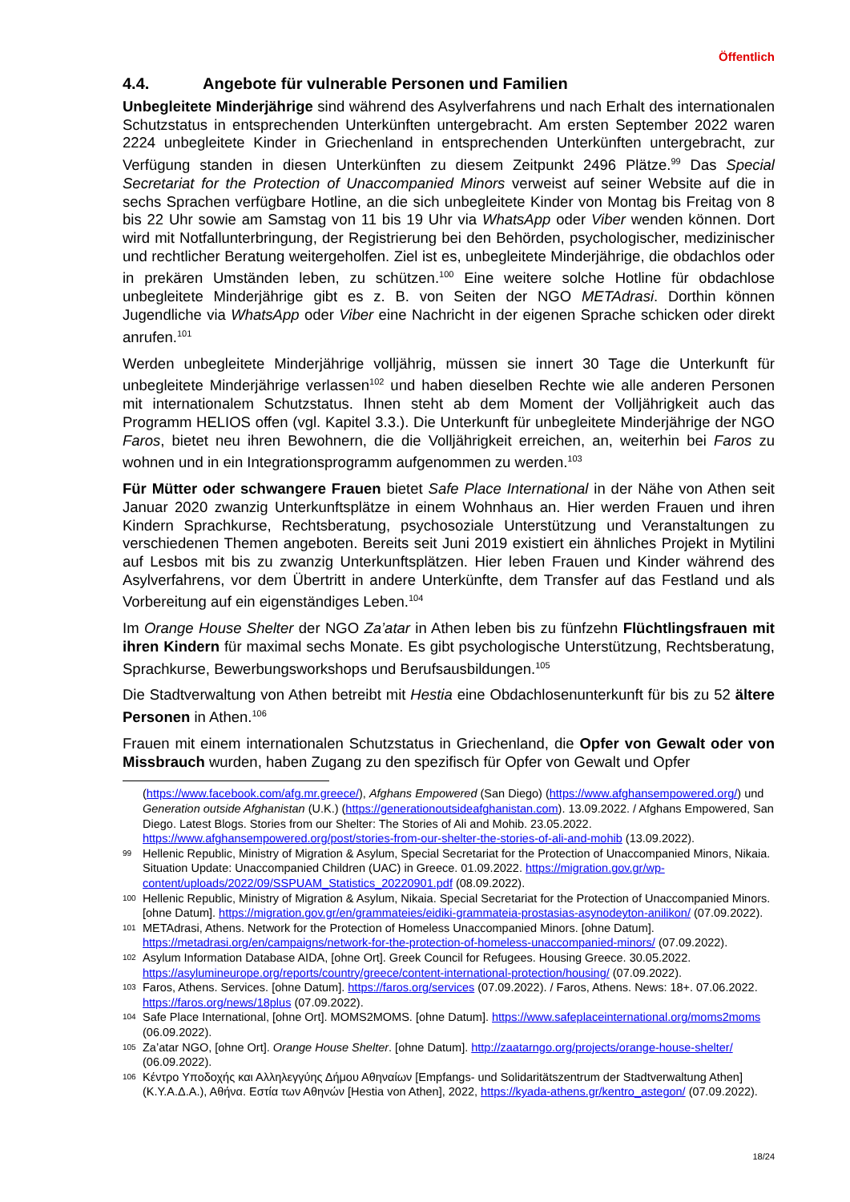Öffentlich
4.4. Angebote für vulnerable Personen und Familien
Unbegleitete Minderjährige sind während des Asylverfahrens und nach Erhalt des internationalen Schutzstatus in entsprechenden Unterkünften untergebracht. Am ersten September 2022 waren 2224 unbegleitete Kinder in Griechenland in entsprechenden Unterkünften untergebracht, zur Verfügung standen in diesen Unterkünften zu diesem Zeitpunkt 2496 Plätze.<sup>99</sup> Das Special Secretariat for the Protection of Unaccompanied Minors verweist auf seiner Website auf die in sechs Sprachen verfügbare Hotline, an die sich unbegleitete Kinder von Montag bis Freitag von 8 bis 22 Uhr sowie am Samstag von 11 bis 19 Uhr via WhatsApp oder Viber wenden können. Dort wird mit Notfallunterbringung, der Registrierung bei den Behörden, psychologischer, medizinischer und rechtlicher Beratung weitergeholfen. Ziel ist es, unbegleitete Minderjährige, die obdachlos oder in prekären Umständen leben, zu schützen.<sup>100</sup> Eine weitere solche Hotline für obdachlose unbegleitete Minderjährige gibt es z. B. von Seiten der NGO METAdrasi. Dorthin können Jugendliche via WhatsApp oder Viber eine Nachricht in der eigenen Sprache schicken oder direkt anrufen.<sup>101</sup>
Werden unbegleitete Minderjährige volljährig, müssen sie innert 30 Tage die Unterkunft für unbegleitete Minderjährige verlassen<sup>102</sup> und haben dieselben Rechte wie alle anderen Personen mit internationalem Schutzstatus. Ihnen steht ab dem Moment der Volljährigkeit auch das Programm HELIOS offen (vgl. Kapitel 3.3.). Die Unterkunft für unbegleitete Minderjährige der NGO Faros, bietet neu ihren Bewohnern, die die Volljährigkeit erreichen, an, weiterhin bei Faros zu wohnen und in ein Integrationsprogramm aufgenommen zu werden.<sup>103</sup>
Für Mütter oder schwangere Frauen bietet Safe Place International in der Nähe von Athen seit Januar 2020 zwanzig Unterkunftsplätze in einem Wohnhaus an. Hier werden Frauen und ihren Kindern Sprachkurse, Rechtsberatung, psychosoziale Unterstützung und Veranstaltungen zu verschiedenen Themen angeboten. Bereits seit Juni 2019 existiert ein ähnliches Projekt in Mytilini auf Lesbos mit bis zu zwanzig Unterkunftsplätzen. Hier leben Frauen und Kinder während des Asylverfahrens, vor dem Übertritt in andere Unterkünfte, dem Transfer auf das Festland und als Vorbereitung auf ein eigenständiges Leben.<sup>104</sup>
Im Orange House Shelter der NGO Za’atar in Athen leben bis zu fünfzehn Flüchtlingsfrauen mit ihren Kindern für maximal sechs Monate. Es gibt psychologische Unterstützung, Rechtsberatung, Sprachkurse, Bewerbungsworkshops und Berufsausbildungen.<sup>105</sup>
Die Stadtverwaltung von Athen betreibt mit Hestia eine Obdachlosenunterkunft für bis zu 52 ältere Personen in Athen.<sup>106</sup>
Frauen mit einem internationalen Schutzstatus in Griechenland, die Opfer von Gewalt oder von Missbrauch wurden, haben Zugang zu den spezifisch für Opfer von Gewalt und Opfer
(https://www.facebook.com/afg.mr.greece/), Afghans Empowered (San Diego) (https://www.afghansempowered.org/) und Generation outside Afghanistan (U.K.) (https://generationoutsideafghanistan.com). 13.09.2022. / Afghans Empowered, San Diego. Latest Blogs. Stories from our Shelter: The Stories of Ali and Mohib. 23.05.2022. https://www.afghansempowered.org/post/stories-from-our-shelter-the-stories-of-ali-and-mohib (13.09.2022).
99 Hellenic Republic, Ministry of Migration & Asylum, Special Secretariat for the Protection of Unaccompanied Minors, Nikaia. Situation Update: Unaccompanied Children (UAC) in Greece. 01.09.2022. https://migration.gov.gr/wp-content/uploads/2022/09/SSPUAM_Statistics_20220901.pdf (08.09.2022).
100 Hellenic Republic, Ministry of Migration & Asylum, Nikaia. Special Secretariat for the Protection of Unaccompanied Minors. [ohne Datum]. https://migration.gov.gr/en/grammateies/eidiki-grammateia-prostasias-asynodeyton-anilikon/ (07.09.2022).
101 METAdrasi, Athens. Network for the Protection of Homeless Unaccompanied Minors. [ohne Datum]. https://metadrasi.org/en/campaigns/network-for-the-protection-of-homeless-unaccompanied-minors/ (07.09.2022).
102 Asylum Information Database AIDA, [ohne Ort]. Greek Council for Refugees. Housing Greece. 30.05.2022. https://asylumineurope.org/reports/country/greece/content-international-protection/housing/ (07.09.2022).
103 Faros, Athens. Services. [ohne Datum]. https://faros.org/services (07.09.2022). / Faros, Athens. News: 18+. 07.06.2022. https://faros.org/news/18plus (07.09.2022).
104 Safe Place International, [ohne Ort]. MOMS2MOMS. [ohne Datum]. https://www.safeplaceinternational.org/moms2moms (06.09.2022).
105 Za’atar NGO, [ohne Ort]. Orange House Shelter. [ohne Datum]. http://zaatarngo.org/projects/orange-house-shelter/ (06.09.2022).
106 Κέντρο Υποδοχής και Αλληλεγγύης Δήμου Αθηναίων [Empfangs- und Solidaritätszentrum der Stadtverwaltung Athen] (Κ.Υ.Α.Δ.Α.), Αθήνα. Εστία των Αθηνών [Hestia von Athen], 2022, https://kyada-athens.gr/kentro_astegon/ (07.09.2022).
18/24